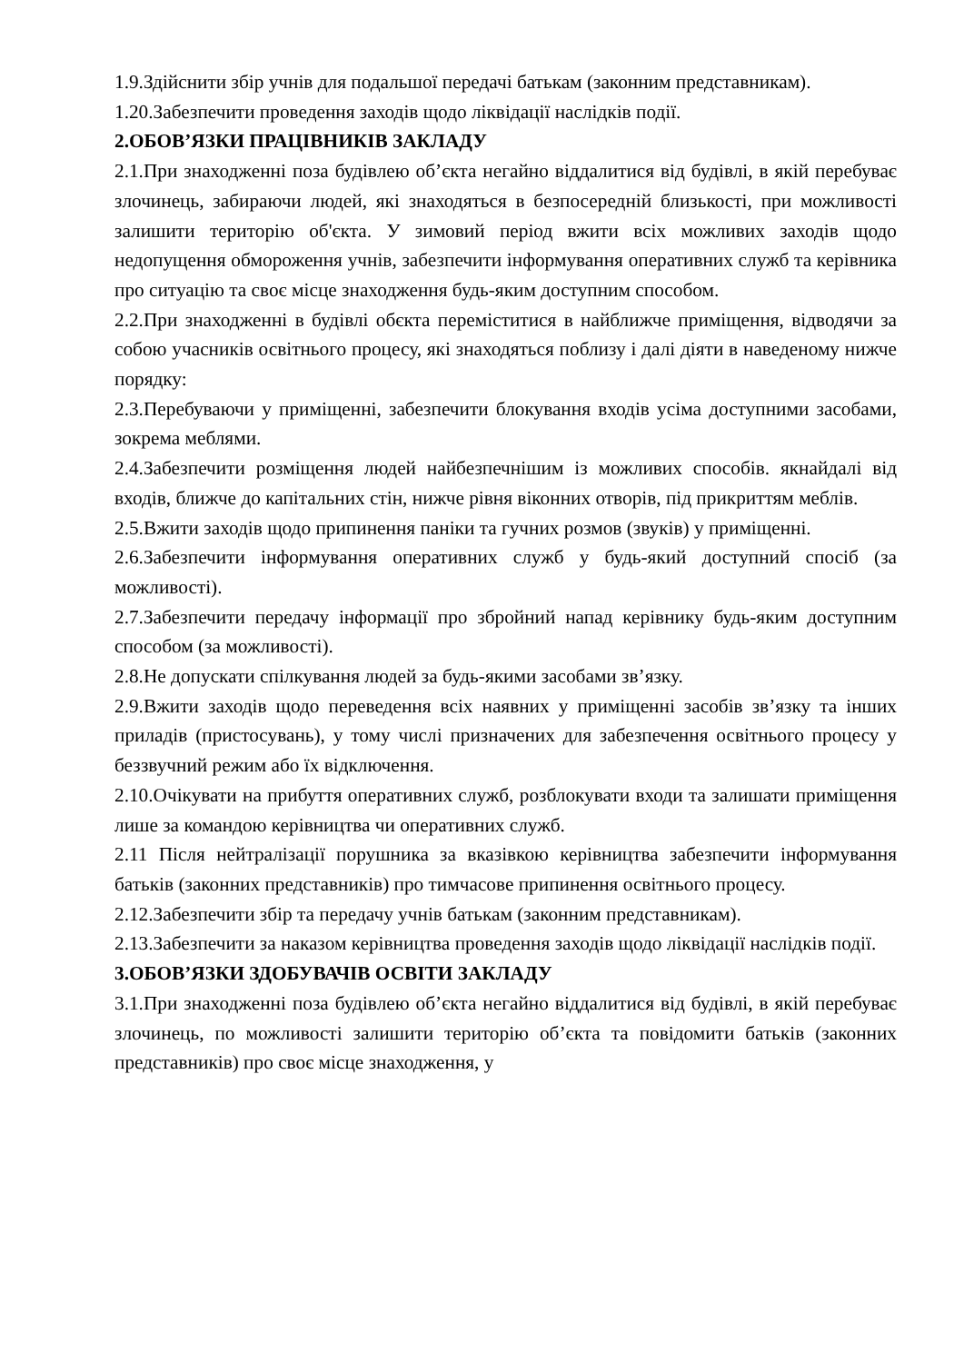1.9.Здійснити збір учнів для подальшої передачі батькам (законним представникам).
1.20.Забезпечити проведення заходів щодо ліквідації наслідків події.
2.ОБОВ’ЯЗКИ ПРАЦІВНИКІВ ЗАКЛАДУ
2.1.При знаходженні поза будівлею об’єкта негайно віддалитися від будівлі, в якій перебуває злочинець, забираючи людей, які знаходяться в безпосередній близькості, при можливості залишити територію об'єкта. У зимовий період вжити всіх можливих заходів щодо недопущення обмороження учнів, забезпечити інформування оперативних служб та керівника про ситуацію та своє місце знаходження будь-яким доступним способом.
2.2.При знаходженні в будівлі обєкта переміститися в найближче приміщення, відводячи за собою учасників освітнього процесу, які знаходяться поблизу і далі діяти в наведеному нижче порядку:
2.3.Перебуваючи у приміщенні, забезпечити блокування входів усіма доступними засобами, зокрема меблями.
2.4.Забезпечити розміщення людей найбезпечнішим із можливих способів. якнайдалі від входів, ближче до капітальних стін, нижче рівня віконних отворів, під прикриттям меблів.
2.5.Вжити заходів щодо припинення паніки та гучних розмов (звуків) у приміщенні.
2.6.Забезпечити інформування оперативних служб у будь-який доступний спосіб (за можливості).
2.7.Забезпечити передачу інформації про збройний напад керівнику будь-яким доступним способом (за можливості).
2.8.Не допускати спілкування людей за будь-якими засобами зв’язку.
2.9.Вжити заходів щодо переведення всіх наявних у приміщенні засобів зв’язку та інших приладів (пристосувань), у тому числі призначених для забезпечення освітнього процесу у беззвучний режим або їх відключення.
2.10.Очікувати на прибуття оперативних служб, розблокувати входи та залишати приміщення лише за командою керівництва чи оперативних служб.
2.11 Після нейтралізації порушника за вказівкою керівництва забезпечити інформування батьків (законних представників) про тимчасове припинення освітнього процесу.
2.12.Забезпечити збір та передачу учнів батькам (законним представникам).
2.13.Забезпечити за наказом керівництва проведення заходів щодо ліквідації наслідків події.
3.ОБОВ’ЯЗКИ ЗДОБУВАЧІВ ОСВІТИ ЗАКЛАДУ
3.1.При знаходженні поза будівлею об’єкта негайно віддалитися від будівлі, в якій перебуває злочинець, по можливості залишити територію об’єкта та повідомити батьків (законних представників) про своє місце знаходження, у